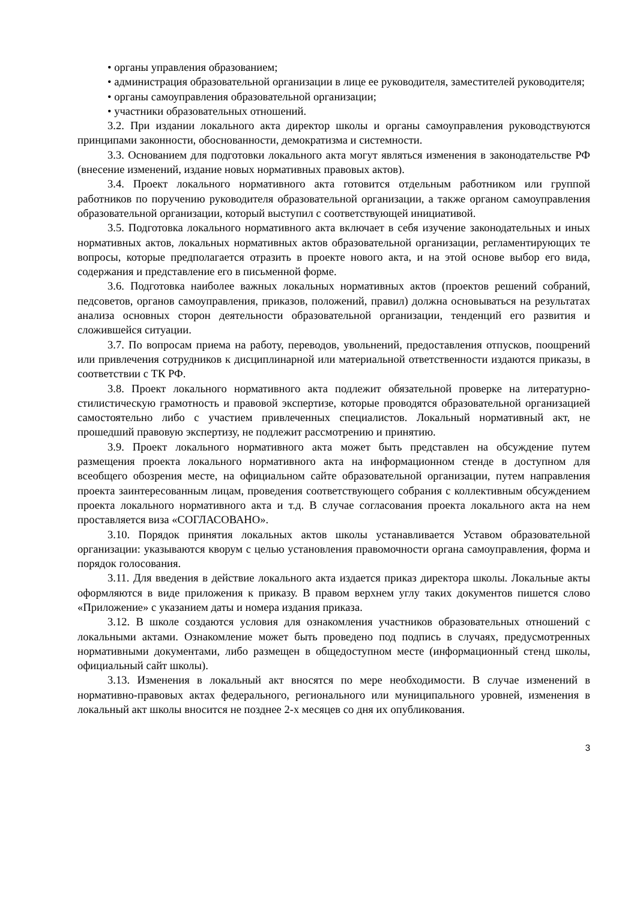• органы управления образованием;
• администрация образовательной организации в лице ее руководителя, заместителей руководителя;
• органы самоуправления образовательной организации;
• участники образовательных отношений.
3.2. При издании локального акта директор школы и органы самоуправления руководствуются принципами законности, обоснованности, демократизма и системности.
3.3. Основанием для подготовки локального акта могут являться изменения в законодательстве РФ (внесение изменений, издание новых нормативных правовых актов).
3.4. Проект локального нормативного акта готовится отдельным работником или группой работников по поручению руководителя образовательной организации, а также органом самоуправления образовательной организации, который выступил с соответствующей инициативой.
3.5. Подготовка локального нормативного акта включает в себя изучение законодательных и иных нормативных актов, локальных нормативных актов образовательной организации, регламентирующих те вопросы, которые предполагается отразить в проекте нового акта, и на этой основе выбор его вида, содержания и представление его в письменной форме.
3.6. Подготовка наиболее важных локальных нормативных актов (проектов решений собраний, педсоветов, органов самоуправления, приказов, положений, правил) должна основываться на результатах анализа основных сторон деятельности образовательной организации, тенденций его развития и сложившейся ситуации.
3.7. По вопросам приема на работу, переводов, увольнений, предоставления отпусков, поощрений или привлечения сотрудников к дисциплинарной или материальной ответственности издаются приказы, в соответствии с ТК РФ.
3.8. Проект локального нормативного акта подлежит обязательной проверке на литературно-стилистическую грамотность и правовой экспертизе, которые проводятся образовательной организацией самостоятельно либо с участием привлеченных специалистов. Локальный нормативный акт, не прошедший правовую экспертизу, не подлежит рассмотрению и принятию.
3.9. Проект локального нормативного акта может быть представлен на обсуждение путем размещения проекта локального нормативного акта на информационном стенде в доступном для всеобщего обозрения месте, на официальном сайте образовательной организации, путем направления проекта заинтересованным лицам, проведения соответствующего собрания с коллективным обсуждением проекта локального нормативного акта и т.д. В случае согласования проекта локального акта на нем проставляется виза «СОГЛАСОВАНО».
3.10. Порядок принятия локальных актов школы устанавливается Уставом образовательной организации: указываются кворум с целью установления правомочности органа самоуправления, форма и порядок голосования.
3.11. Для введения в действие локального акта издается приказ директора школы. Локальные акты оформляются в виде приложения к приказу. В правом верхнем углу таких документов пишется слово «Приложение» с указанием даты и номера издания приказа.
3.12. В школе создаются условия для ознакомления участников образовательных отношений с локальными актами. Ознакомление может быть проведено под подпись в случаях, предусмотренных нормативными документами, либо размещен в общедоступном месте (информационный стенд школы, официальный сайт школы).
3.13. Изменения в локальный акт вносятся по мере необходимости. В случае изменений в нормативно-правовых актах федерального, регионального или муниципального уровней, изменения в локальный акт школы вносится не позднее 2-х месяцев со дня их опубликования.
3